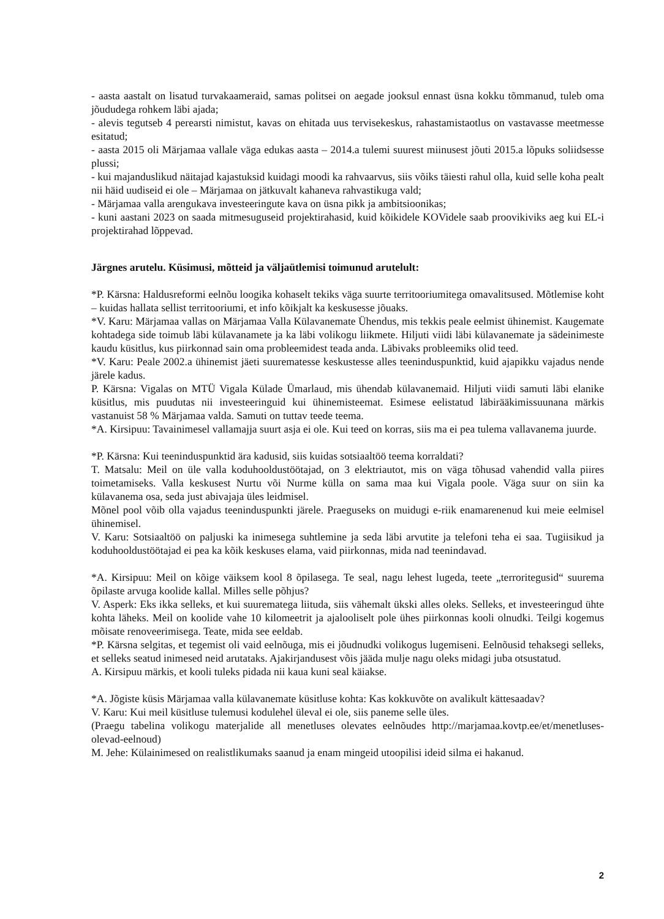- aasta aastalt on lisatud turvakaameraid, samas politsei on aegade jooksul ennast üsna kokku tõmmanud, tuleb oma jõududega rohkem läbi ajada;
- alevis tegutseb 4 perearsti nimistut, kavas on ehitada uus tervisekeskus, rahastamistaotlus on vastavasse meetmesse esitatud;
- aasta 2015 oli Märjamaa vallale väga edukas aasta – 2014.a tulemi suurest miinusest jõuti 2015.a lõpuks soliidsesse plussi;
- kui majanduslikud näitajad kajastuksid kuidagi moodi ka rahvaarvus, siis võiks täiesti rahul olla, kuid selle koha pealt nii häid uudiseid ei ole – Märjamaa on jätkuvalt kahaneva rahvastikuga vald;
- Märjamaa valla arengukava investeeringute kava on üsna pikk ja ambitsioonikas;
- kuni aastani 2023 on saada mitmesuguseid projektirahasid, kuid kõikidele KOVidele saab proovikiviks aeg kui EL-i projektirahad lõppevad.
Järgnes arutelu. Küsimusi, mõtteid ja väljaütlemisi toimunud arutelult:
*P. Kärsna: Haldusreformi eelnõu loogika kohaselt tekiks väga suurte territooriumitega omavalitsused. Mõtlemise koht – kuidas hallata sellist territooriumi, et info kõikjalt ka keskusesse jõuaks.
*V. Karu: Märjamaa vallas on Märjamaa Valla Külavanemate Ühendus, mis tekkis peale eelmist ühinemist. Kaugemate kohtadega side toimub läbi külavanamete ja ka läbi volikogu liikmete. Hiljuti viidi läbi külavanemate ja sädeinimeste kaudu küsitlus, kus piirkonnad sain oma probleemidest teada anda. Läbivaks probleemiks olid teed.
*V. Karu: Peale 2002.a ühinemist jäeti suurematesse keskustesse alles teeninduspunktid, kuid ajapikku vajadus nende järele kadus.
P. Kärsna: Vigalas on MTÜ Vigala Külade Ümarlaud, mis ühendab külavanemaid. Hiljuti viidi samuti läbi elanike küsitlus, mis puudutas nii investeeringuid kui ühinemisteemat. Esimese eelistatud läbirääkimissuunana märkis vastanuist 58 % Märjamaa valda. Samuti on tuttav teede teema.
*A. Kirsipuu: Tavainimesel vallamajja suurt asja ei ole. Kui teed on korras, siis ma ei pea tulema vallavanema juurde.
*P. Kärsna: Kui teeninduspunktid ära kadusid, siis kuidas sotsiaaltöö teema korraldati?
T. Matsalu: Meil on üle valla koduhooldustöötajad, on 3 elektriautot, mis on väga tõhusad vahendid valla piires toimetamiseks. Valla keskusest Nurtu või Nurme külla on sama maa kui Vigala poole. Väga suur on siin ka külavanema osa, seda just abivajaja üles leidmisel.
Mõnel pool võib olla vajadus teeninduspunkti järele. Praeguseks on muidugi e-riik enamarenenud kui meie eelmisel ühinemisel.
V. Karu: Sotsiaaltöö on paljuski ka inimesega suhtlemine ja seda läbi arvutite ja telefoni teha ei saa. Tugiisikud ja koduhooldustöötajad ei pea ka kõik keskuses elama, vaid piirkonnas, mida nad teenindavad.
*A. Kirsipuu: Meil on kõige väiksem kool 8 õpilasega. Te seal, nagu lehest lugeda, teete „terroritegusid“ suurema õpilaste arvuga koolide kallal. Milles selle põhjus?
V. Asperk: Eks ikka selleks, et kui suurematega liituda, siis vähemalt ükski alles oleks. Selleks, et investeeringud ühte kohta läheks. Meil on koolide vahe 10 kilomeetrit ja ajalooliselt pole ühes piirkonnas kooli olnudki. Teilgi kogemus mõisate renoveerimisega. Teate, mida see eeldab.
*P. Kärsna selgitas, et tegemist oli vaid eelnõuga, mis ei jõudnudki volikogus lugemiseni. Eelnõusid tehaksegi selleks, et selleks seatud inimesed neid arutataks. Ajakirjandusest võis jääda mulje nagu oleks midagi juba otsustatud.
A. Kirsipuu märkis, et kooli tuleks pidada nii kaua kuni seal käiakse.
*A. Jõgiste küsis Märjamaa valla külavanemate küsitluse kohta: Kas kokkuvõte on avalikult kättesaadav?
V. Karu: Kui meil küsitluse tulemusi kodulehel üleval ei ole, siis paneme selle üles.
(Praegu tabelina volikogu materjalide all menetluses olevates eelnõudes http://marjamaa.kovtp.ee/et/menetluses-olevad-eelnoud)
M. Jehe: Külainimesed on realistlikumaks saanud ja enam mingeid utoopilisi ideid silma ei hakanud.
2